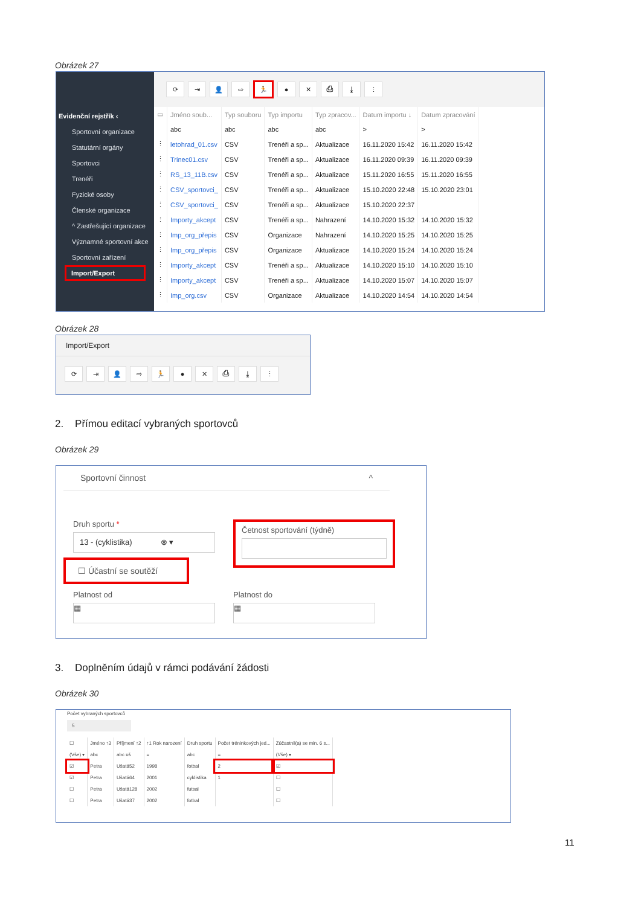Obrázek 27
Evidenční rejstřík ‹
Sportovní organizace
Statutární orgány
Sportovci
Trenéři
Fyzické osoby
Členské organizace
^ Zastřešující organizace
Významné sportovní akce
Sportovní zařízení
Import/Export
⟳ ⇥ 👤 ⇨ 🏃 ● ✕ ⎙ ⤓ ⋮
| ▭ | Jméno soub... | Typ souboru | Typ importu | Typ zpracov... | Datum importu ↓ | Datum zpracování |
| --- | --- | --- | --- | --- | --- | --- |
| | abc | abc | abc | abc | > | > |
| ⋮ | letohrad_01.csv | CSV | Trenéři a sp... | Aktualizace | 16.11.2020 15:42 | 16.11.2020 15:42 |
| ⋮ | Trinec01.csv | CSV | Trenéři a sp... | Aktualizace | 16.11.2020 09:39 | 16.11.2020 09:39 |
| ⋮ | RS_13_11B.csv | CSV | Trenéři a sp... | Aktualizace | 15.11.2020 16:55 | 15.11.2020 16:55 |
| ⋮ | CSV_sportovci_ | CSV | Trenéři a sp... | Aktualizace | 15.10.2020 22:48 | 15.10.2020 23:01 |
| ⋮ | CSV_sportovci_ | CSV | Trenéři a sp... | Aktualizace | 15.10.2020 22:37 | |
| ⋮ | Importy_akcept | CSV | Trenéři a sp... | Nahrazení | 14.10.2020 15:32 | 14.10.2020 15:32 |
| ⋮ | Imp_org_přepis | CSV | Organizace | Nahrazení | 14.10.2020 15:25 | 14.10.2020 15:25 |
| ⋮ | Imp_org_přepis | CSV | Organizace | Aktualizace | 14.10.2020 15:24 | 14.10.2020 15:24 |
| ⋮ | Importy_akcept | CSV | Trenéři a sp... | Aktualizace | 14.10.2020 15:10 | 14.10.2020 15:10 |
| ⋮ | Importy_akcept | CSV | Trenéři a sp... | Aktualizace | 14.10.2020 15:07 | 14.10.2020 15:07 |
| ⋮ | Imp_org.csv | CSV | Organizace | Aktualizace | 14.10.2020 14:54 | 14.10.2020 14:54 |
Obrázek 28
Import/Export
⟳ ⇥ 👤 ⇨ 🏃 ● ✕ ⎙ ⤓ ⋮
2. Přímou editací vybraných sportovců
Obrázek 29
Sportovní činnost ^
Druh sportu *
13 - (cyklistika) ⊗ ▾
☐ Účastní se soutěží
Četnost sportování (týdně)
Platnost od
▦
Platnost do
▦
3. Doplněním údajů v rámci podávání žádosti
Obrázek 30
Počet vybraných sportovců
5
| ☐ | Jméno ↑3 | Příjmení ↑2 | ↑1 Rok narození | Druh sportu | Počet tréninkových jed... | Zúčastnil(a) se min. 6 s... |
| --- | --- | --- | --- | --- | --- | --- |
| (Vše) ▾ | abc | abc uš | = | abc | = | (Vše) ▾ |
| ☑ | Petra | Ušatá52 | 1998 | fotbal | 2 | ☑ |
| ☑ | Petra | Ušatá64 | 2001 | cyklistika | 1 | ☐ |
| ☐ | Petra | Ušatá128 | 2002 | futsal | | ☐ |
| ☐ | Petra | Ušatá37 | 2002 | fotbal | | ☐ |
11